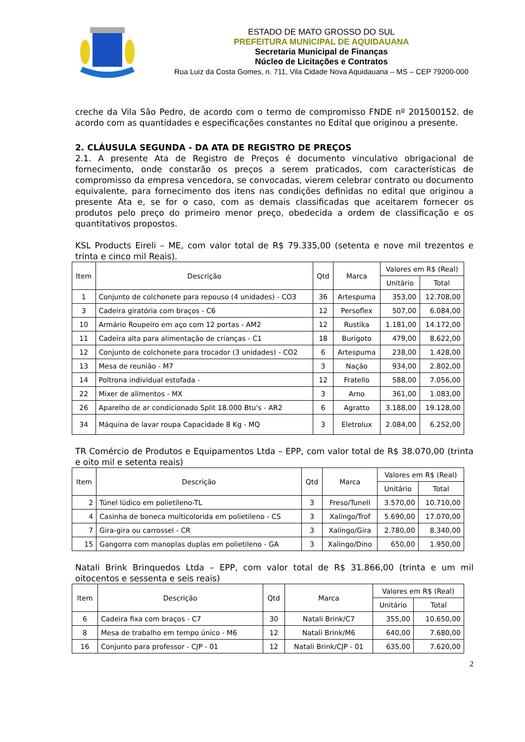ESTADO DE MATO GROSSO DO SUL
PREFEITURA MUNICIPAL DE AQUIDAUANA
Secretaria Municipal de Finanças
Núcleo de Licitações e Contratos
Rua Luiz da Costa Gomes, n. 711, Vila Cidade Nova Aquidauana – MS – CEP 79200-000
creche da Vila São Pedro, de acordo com o termo de compromisso FNDE nº 201500152. de acordo com as quantidades e especificações constantes no Edital que originou a presente.
2. CLÁUSULA SEGUNDA - DA ATA DE REGISTRO DE PREÇOS
2.1. A presente Ata de Registro de Preços é documento vinculativo obrigacional de fornecimento, onde constarão os preços a serem praticados, com características de compromisso da empresa vencedora, se convocadas, vierem celebrar contrato ou documento equivalente, para fornecimento dos itens nas condições definidas no edital que originou a presente Ata e, se for o caso, com as demais classificadas que aceitarem fornecer os produtos pelo preço do primeiro menor preço, obedecida a ordem de classificação e os quantitativos propostos.
KSL Products Eireli – ME, com valor total de R$ 79.335,00 (setenta e nove mil trezentos e trinta e cinco mil Reais).
| Item | Descrição | Qtd | Marca | Valores em R$ (Real) | |
| --- | --- | --- | --- | --- | --- |
| | | | | Unitário | Total |
| 1 | Conjunto de colchonete para repouso (4 unidades) - CO3 | 36 | Artespuma | 353,00 | 12.708,00 |
| 3 | Cadeira giratória com braços - C6 | 12 | Persoflex | 507,00 | 6.084,00 |
| 10 | Armário Roupeiro em aço com 12 portas - AM2 | 12 | Rustika | 1.181,00 | 14.172,00 |
| 11 | Cadeira alta para alimentação de crianças - C1 | 18 | Burigoto | 479,00 | 8.622,00 |
| 12 | Conjunto de colchonete para trocador (3 unidades) - CO2 | 6 | Artespuma | 238,00 | 1.428,00 |
| 13 | Mesa de reunião - M7 | 3 | Nação | 934,00 | 2.802,00 |
| 14 | Poltrona individual estofada - | 12 | Fratello | 588,00 | 7.056,00 |
| 22 | Mixer de alimentos - MX | 3 | Arno | 361,00 | 1.083,00 |
| 26 | Aparelho de ar condicionado Split 18.000 Btu's - AR2 | 6 | Agratto | 3.188,00 | 19.128,00 |
| 34 | Máquina de lavar roupa Capacidade 8 Kg - MQ | 3 | Eletrolux | 2.084,00 | 6.252,00 |
TR Comércio de Produtos e Equipamentos Ltda – EPP, com valor total de R$ 38.070,00 (trinta e oito mil e setenta reais)
| Item | Descrição | Qtd | Marca | Valores em R$ (Real) | |
| --- | --- | --- | --- | --- | --- |
| | | | | Unitário | Total |
| 2 | Túnel lúdico em polietileno-TL | 3 | Freso/Tunell | 3.570,00 | 10.710,00 |
| 4 | Casinha de boneca multicolorida em polietileno - CS | 3 | Xalingo/Trof | 5.690,00 | 17.070,00 |
| 7 | Gira-gira ou carrossel - CR | 3 | Xalingo/Gira | 2.780,00 | 8.340,00 |
| 15 | Gangorra com manoplas duplas em polietileno - GA | 3 | Xalingo/Dino | 650,00 | 1.950,00 |
Natali Brink Brinquedos Ltda – EPP, com valor total de R$ 31.866,00 (trinta e um mil oitocentos e sessenta e seis reais)
| Item | Descrição | Qtd | Marca | Valores em R$ (Real) | |
| --- | --- | --- | --- | --- | --- |
| | | | | Unitário | Total |
| 6 | Cadeira fixa com braços - C7 | 30 | Natali Brink/C7 | 355,00 | 10.650,00 |
| 8 | Mesa de trabalho em tempo único - M6 | 12 | Natali Brink/M6 | 640,00 | 7.680,00 |
| 16 | Conjunto para professor - CJP - 01 | 12 | Natali Brink/CJP - 01 | 635,00 | 7.620,00 |
2